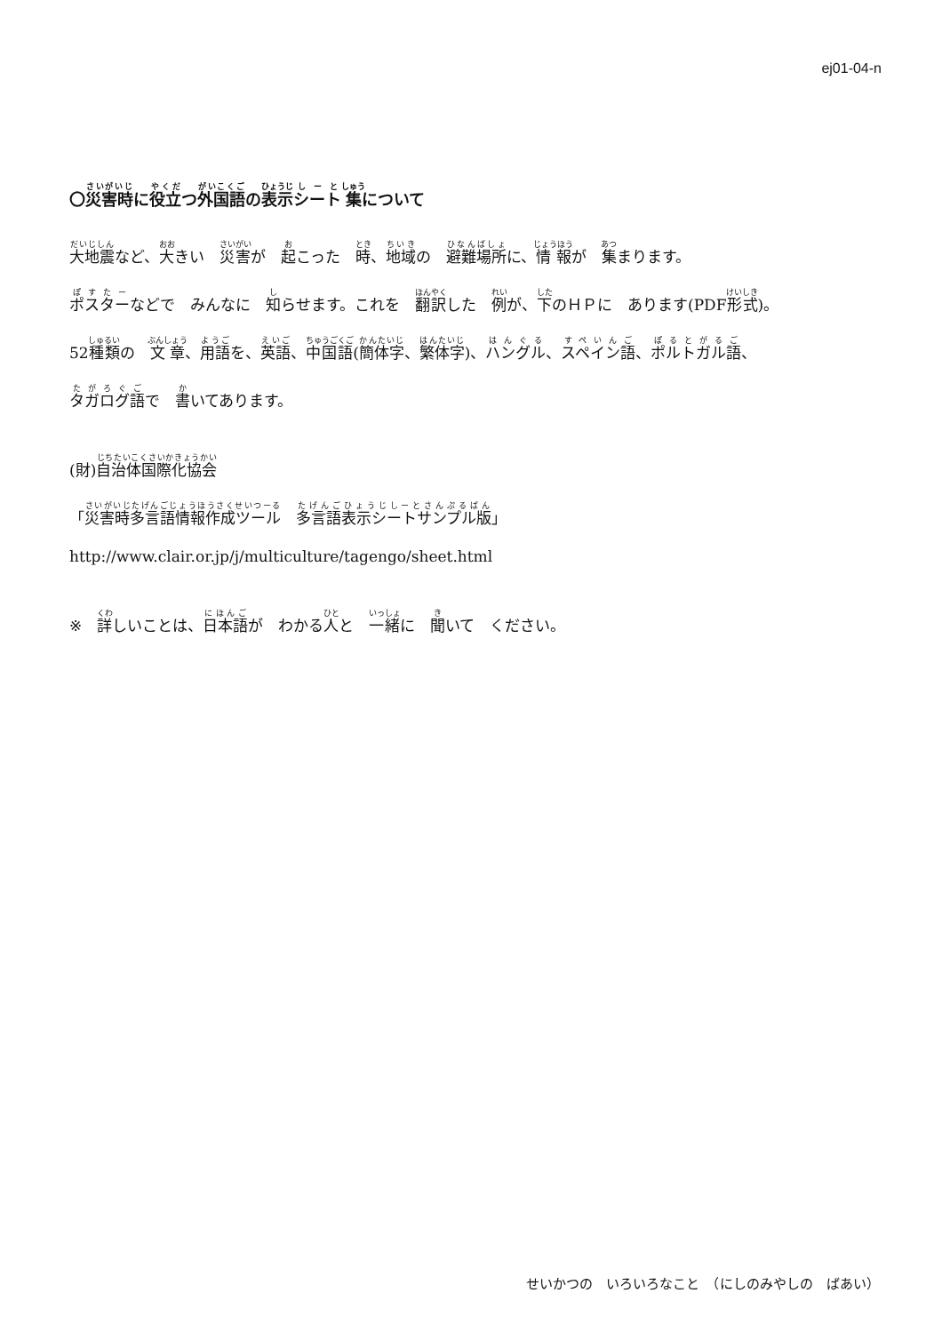ej01-04-n
〇災害時に役立つ外国語の表示シート集について
大地震など、大きい　災害が　起こった　時、地域の　避難場所に、情報が　集まります。
ポスターなどで　みんなに　知らせます。これを　翻訳した　例が、下のＨＰに　あります(PDF形式)。
52種類の　文章、用語を、英語、中国語(簡体字、繁体字)、ハングル、スペイン語、ポルトガル語、
タガログ語で　書いてあります。
(財)自治体国際化協会
「災害時多言語情報作成ツール　多言語表示シートサンプル版」
http://www.clair.or.jp/j/multiculture/tagengo/sheet.html
※　詳しいことは、日本語が　わかる人と　一緒に　聞いて　ください。
せいかつの　いろいろなこと　（にしのみやしの　ばあい）